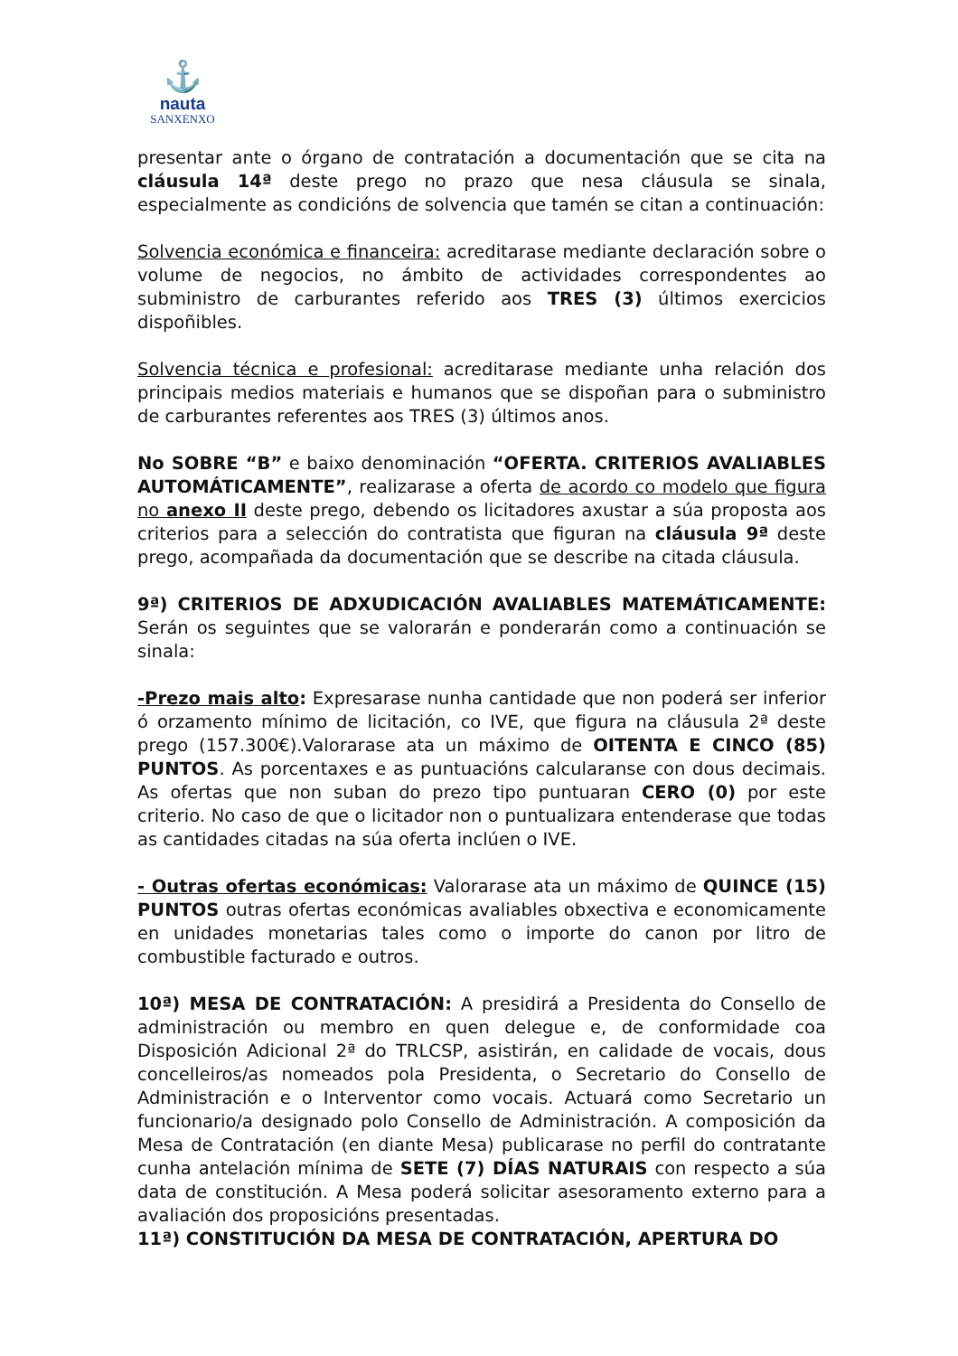⚓
nauta
SANXENXO
presentar ante o órgano de contratación a documentación que se cita na cláusula 14ª deste prego no prazo que nesa cláusula se sinala, especialmente as condicións de solvencia que tamén se citan a continuación:
Solvencia económica e financeira: acreditarase mediante declaración sobre o volume de negocios, no ámbito de actividades correspondentes ao subministro de carburantes referido aos TRES (3) últimos exercicios dispoñibles.
Solvencia técnica e profesional: acreditarase mediante unha relación dos principais medios materiais e humanos que se dispoñan para o subministro de carburantes referentes aos TRES (3) últimos anos.
No SOBRE “B” e baixo denominación “OFERTA. CRITERIOS AVALIABLES AUTOMÁTICAMENTE”, realizarase a oferta de acordo co modelo que figura no anexo II deste prego, debendo os licitadores axustar a súa proposta aos criterios para a selección do contratista que figuran na cláusula 9ª deste prego, acompañada da documentación que se describe na citada cláusula.
9ª) CRITERIOS DE ADXUDICACIÓN AVALIABLES MATEMÁTICAMENTE: Serán os seguintes que se valorarán e ponderarán como a continuación se sinala:
-Prezo mais alto: Expresarase nunha cantidade que non poderá ser inferior ó orzamento mínimo de licitación, co IVE, que figura na cláusula 2ª deste prego (157.300€).Valorarase ata un máximo de OITENTA E CINCO (85) PUNTOS. As porcentaxes e as puntuacións calcularanse con dous decimais. As ofertas que non suban do prezo tipo puntuaran CERO (0) por este criterio. No caso de que o licitador non o puntualizara entenderase que todas as cantidades citadas na súa oferta inclúen o IVE.
- Outras ofertas económicas: Valorarase ata un máximo de QUINCE (15) PUNTOS outras ofertas económicas avaliables obxectiva e economicamente en unidades monetarias tales como o importe do canon por litro de combustible facturado e outros.
10ª) MESA DE CONTRATACIÓN: A presidirá a Presidenta do Consello de administración ou membro en quen delegue e, de conformidade coa Disposición Adicional 2ª do TRLCSP, asistirán, en calidade de vocais, dous concelleiros/as nomeados pola Presidenta, o Secretario do Consello de Administración e o Interventor como vocais. Actuará como Secretario un funcionario/a designado polo Consello de Administración. A composición da Mesa de Contratación (en diante Mesa) publicarase no perfil do contratante cunha antelación mínima de SETE (7) DÍAS NATURAIS con respecto a súa data de constitución. A Mesa poderá solicitar asesoramento externo para a avaliación dos proposicións presentadas.
11ª) CONSTITUCIÓN DA MESA DE CONTRATACIÓN, APERTURA DO